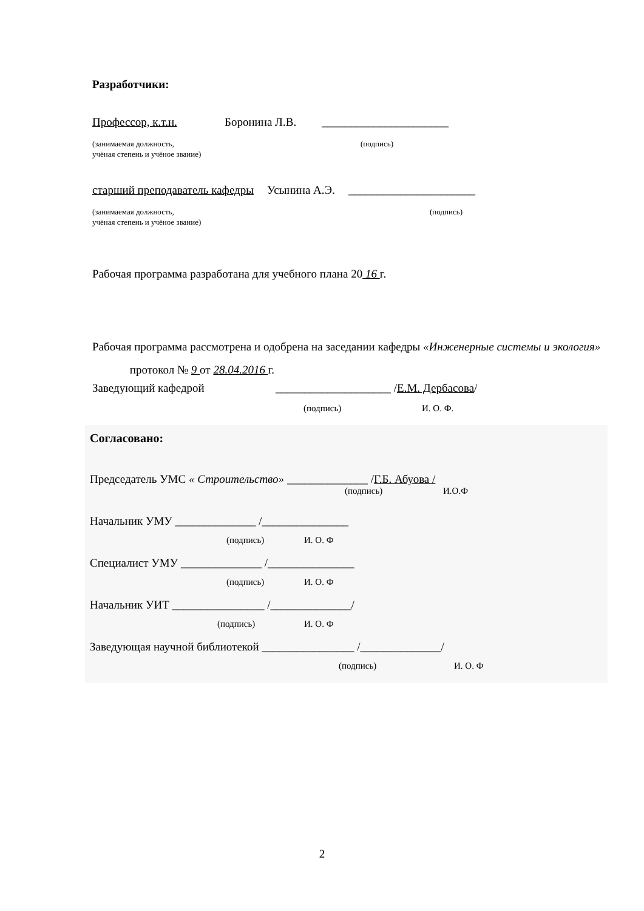Разработчики:
Профессор, к.т.н. Боронина Л.В. ______________________
(занимаемая должность, (подпись)
учёная степень и учёное звание)
старший преподаватель кафедры Усынина А.Э. ______________________
(занимаемая должность, (подпись)
учёная степень и учёное звание)
Рабочая программа разработана для учебного плана 20 16 г.
Рабочая программа рассмотрена и одобрена на заседании кафедры «Инженерные системы и экология» протокол № 9 от 28.04.2016 г.
Заведующий кафедрой ____________________ /Е.М. Дербасова/
(подпись) И. О. Ф.
Согласовано:
Председатель УМС « Строительство» ______________ /Г.Б. Абуова /
(подпись) И.О.Ф
Начальник УМУ ______________ /_______________
(подпись) И. О. Ф
Специалист УМУ ______________ /_______________
(подпись) И. О. Ф
Начальник УИТ ________________ /______________/
(подпись) И. О. Ф
Заведующая научной библиотекой ________________ /______________/
(подпись) И. О. Ф
2